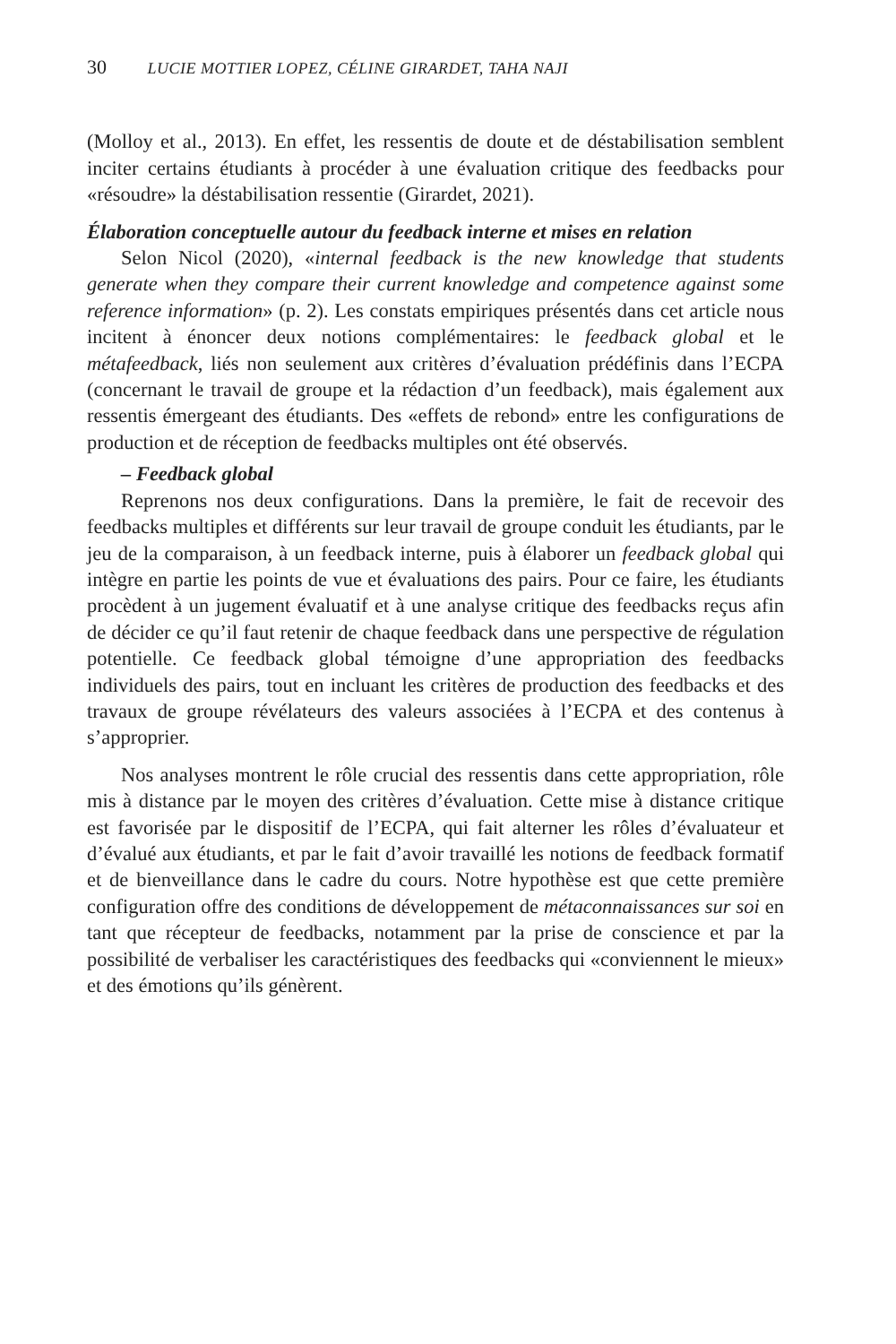30 LUCIE MOTTIER LOPEZ, CÉLINE GIRARDET, TAHA NAJI
(Molloy et al., 2013). En effet, les ressentis de doute et de déstabilisation semblent inciter certains étudiants à procéder à une évaluation critique des feedbacks pour «résoudre» la déstabilisation ressentie (Girardet, 2021).
Élaboration conceptuelle autour du feedback interne et mises en relation
Selon Nicol (2020), «internal feedback is the new knowledge that students generate when they compare their current knowledge and competence against some reference information» (p. 2). Les constats empiriques présentés dans cet article nous incitent à énoncer deux notions complémentaires: le feedback global et le métafeedback, liés non seulement aux critères d’évaluation prédéfinis dans l’ECPA (concernant le travail de groupe et la rédaction d’un feedback), mais également aux ressentis émergeant des étudiants. Des «effets de rebond» entre les configurations de production et de réception de feedbacks multiples ont été observés.
– Feedback global
Reprenons nos deux configurations. Dans la première, le fait de recevoir des feedbacks multiples et différents sur leur travail de groupe conduit les étudiants, par le jeu de la comparaison, à un feedback interne, puis à élaborer un feedback global qui intègre en partie les points de vue et évaluations des pairs. Pour ce faire, les étudiants procèdent à un jugement évaluatif et à une analyse critique des feedbacks reçus afin de décider ce qu’il faut retenir de chaque feedback dans une perspective de régulation potentielle. Ce feedback global témoigne d’une appropriation des feedbacks individuels des pairs, tout en incluant les critères de production des feedbacks et des travaux de groupe révélateurs des valeurs associées à l’ECPA et des contenus à s’approprier.
Nos analyses montrent le rôle crucial des ressentis dans cette appropriation, rôle mis à distance par le moyen des critères d’évaluation. Cette mise à distance critique est favorisée par le dispositif de l’ECPA, qui fait alterner les rôles d’évaluateur et d’évalué aux étudiants, et par le fait d’avoir travaillé les notions de feedback formatif et de bienveillance dans le cadre du cours. Notre hypothèse est que cette première configuration offre des conditions de développement de métaconnaissances sur soi en tant que récepteur de feedbacks, notamment par la prise de conscience et par la possibilité de verbaliser les caractéristiques des feedbacks qui «conviennent le mieux» et des émotions qu’ils génèrent.